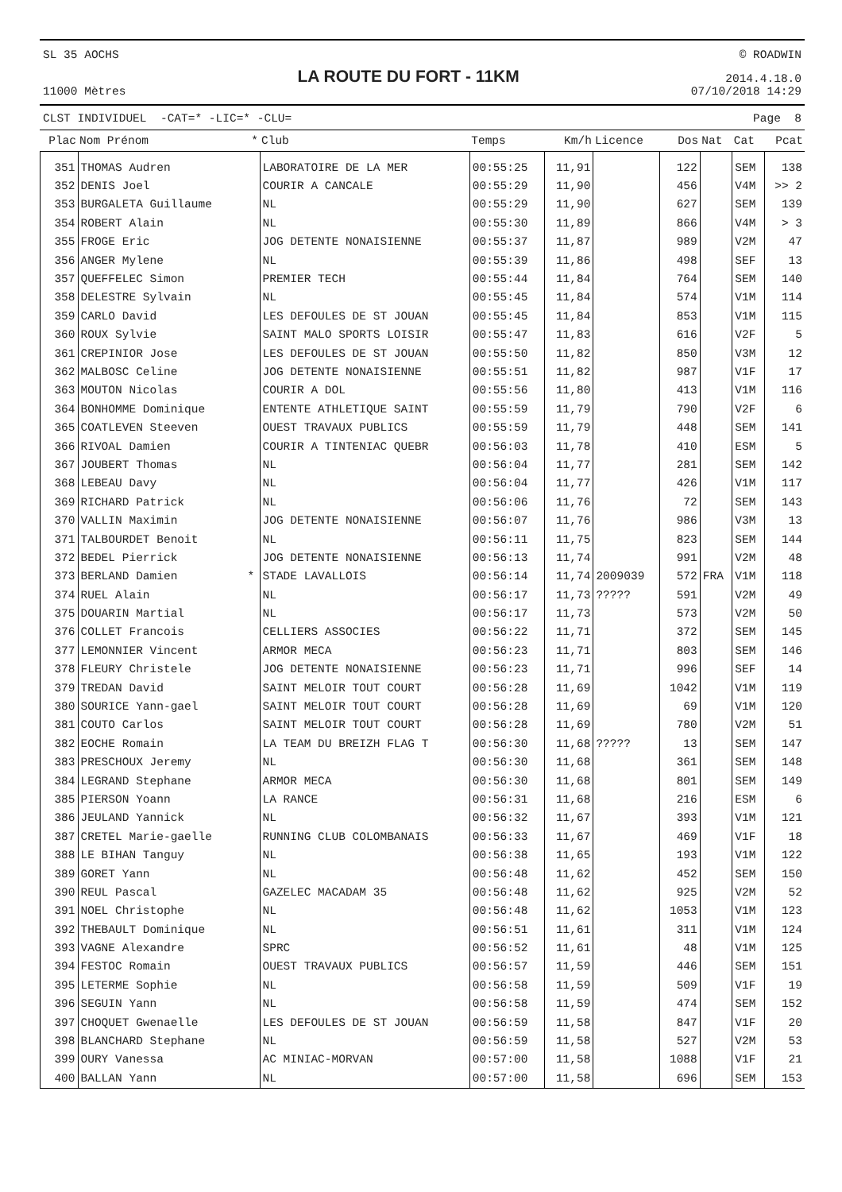SL 35 AOCHS
11000 Mètres
LA ROUTE DU FORT - 11KM
© ROADWIN
2014.4.18.0
07/10/2018 14:29
CLST INDIVIDUEL -CAT=* -LIC=* -CLU= Page 8
| Plac | Nom Prénom | * | Club | Temps | Km/h | Licence | Dos | Nat | Cat | Pcat |
| --- | --- | --- | --- | --- | --- | --- | --- | --- | --- | --- |
| 351 | THOMAS Audren | | LABORATOIRE DE LA MER | 00:55:25 | 11,91 | | 122 | | SEM | 138 |
| 352 | DENIS Joel | | COURIR A CANCALE | 00:55:29 | 11,90 | | 456 | | V4M | >> 2 |
| 353 | BURGALETA Guillaume | | NL | 00:55:29 | 11,90 | | 627 | | SEM | 139 |
| 354 | ROBERT Alain | | NL | 00:55:30 | 11,89 | | 866 | | V4M | > 3 |
| 355 | FROGE Eric | | JOG DETENTE NONAISIENNE | 00:55:37 | 11,87 | | 989 | | V2M | 47 |
| 356 | ANGER Mylene | | NL | 00:55:39 | 11,86 | | 498 | | SEF | 13 |
| 357 | QUEFFELEC Simon | | PREMIER TECH | 00:55:44 | 11,84 | | 764 | | SEM | 140 |
| 358 | DELESTRE Sylvain | | NL | 00:55:45 | 11,84 | | 574 | | V1M | 114 |
| 359 | CARLO David | | LES DEFOULES DE ST JOUAN | 00:55:45 | 11,84 | | 853 | | V1M | 115 |
| 360 | ROUX Sylvie | | SAINT MALO SPORTS LOISIR | 00:55:47 | 11,83 | | 616 | | V2F | 5 |
| 361 | CREPINIOR Jose | | LES DEFOULES DE ST JOUAN | 00:55:50 | 11,82 | | 850 | | V3M | 12 |
| 362 | MALBOSC Celine | | JOG DETENTE NONAISIENNE | 00:55:51 | 11,82 | | 987 | | V1F | 17 |
| 363 | MOUTON Nicolas | | COURIR A DOL | 00:55:56 | 11,80 | | 413 | | V1M | 116 |
| 364 | BONHOMME Dominique | | ENTENTE ATHLETIQUE SAINT | 00:55:59 | 11,79 | | 790 | | V2F | 6 |
| 365 | COATLEVEN Steeven | | OUEST TRAVAUX PUBLICS | 00:55:59 | 11,79 | | 448 | | SEM | 141 |
| 366 | RIVOAL Damien | | COURIR A TINTENIAC QUEBR | 00:56:03 | 11,78 | | 410 | | ESM | 5 |
| 367 | JOUBERT Thomas | | NL | 00:56:04 | 11,77 | | 281 | | SEM | 142 |
| 368 | LEBEAU Davy | | NL | 00:56:04 | 11,77 | | 426 | | V1M | 117 |
| 369 | RICHARD Patrick | | NL | 00:56:06 | 11,76 | | 72 | | SEM | 143 |
| 370 | VALLIN Maximin | | JOG DETENTE NONAISIENNE | 00:56:07 | 11,76 | | 986 | | V3M | 13 |
| 371 | TALBOURDET Benoit | | NL | 00:56:11 | 11,75 | | 823 | | SEM | 144 |
| 372 | BEDEL Pierrick | | JOG DETENTE NONAISIENNE | 00:56:13 | 11,74 | | 991 | | V2M | 48 |
| 373 | BERLAND Damien | * | STADE LAVALLOIS | 00:56:14 | 11,74 | 2009039 | 572 | FRA | V1M | 118 |
| 374 | RUEL Alain | | NL | 00:56:17 | 11,73 | ????? | 591 | | V2M | 49 |
| 375 | DOUARIN Martial | | NL | 00:56:17 | 11,73 | | 573 | | V2M | 50 |
| 376 | COLLET Francois | | CELLIERS ASSOCIES | 00:56:22 | 11,71 | | 372 | | SEM | 145 |
| 377 | LEMONNIER Vincent | | ARMOR MECA | 00:56:23 | 11,71 | | 803 | | SEM | 146 |
| 378 | FLEURY Christele | | JOG DETENTE NONAISIENNE | 00:56:23 | 11,71 | | 996 | | SEF | 14 |
| 379 | TREDAN David | | SAINT MELOIR TOUT COURT | 00:56:28 | 11,69 | | 1042 | | V1M | 119 |
| 380 | SOURICE Yann-gael | | SAINT MELOIR TOUT COURT | 00:56:28 | 11,69 | | 69 | | V1M | 120 |
| 381 | COUTO Carlos | | SAINT MELOIR TOUT COURT | 00:56:28 | 11,69 | | 780 | | V2M | 51 |
| 382 | EOCHE Romain | | LA TEAM DU BREIZH FLAG T | 00:56:30 | 11,68 | ????? | 13 | | SEM | 147 |
| 383 | PRESCHOUX Jeremy | | NL | 00:56:30 | 11,68 | | 361 | | SEM | 148 |
| 384 | LEGRAND Stephane | | ARMOR MECA | 00:56:30 | 11,68 | | 801 | | SEM | 149 |
| 385 | PIERSON Yoann | | LA RANCE | 00:56:31 | 11,68 | | 216 | | ESM | 6 |
| 386 | JEULAND Yannick | | NL | 00:56:32 | 11,67 | | 393 | | V1M | 121 |
| 387 | CRETEL Marie-gaelle | | RUNNING CLUB COLOMBANAIS | 00:56:33 | 11,67 | | 469 | | V1F | 18 |
| 388 | LE BIHAN Tanguy | | NL | 00:56:38 | 11,65 | | 193 | | V1M | 122 |
| 389 | GORET Yann | | NL | 00:56:48 | 11,62 | | 452 | | SEM | 150 |
| 390 | REUL Pascal | | GAZELEC MACADAM 35 | 00:56:48 | 11,62 | | 925 | | V2M | 52 |
| 391 | NOEL Christophe | | NL | 00:56:48 | 11,62 | | 1053 | | V1M | 123 |
| 392 | THEBAULT Dominique | | NL | 00:56:51 | 11,61 | | 311 | | V1M | 124 |
| 393 | VAGNE Alexandre | | SPRC | 00:56:52 | 11,61 | | 48 | | V1M | 125 |
| 394 | FESTOC Romain | | OUEST TRAVAUX PUBLICS | 00:56:57 | 11,59 | | 446 | | SEM | 151 |
| 395 | LETERME Sophie | | NL | 00:56:58 | 11,59 | | 509 | | V1F | 19 |
| 396 | SEGUIN Yann | | NL | 00:56:58 | 11,59 | | 474 | | SEM | 152 |
| 397 | CHOQUET Gwenaelle | | LES DEFOULES DE ST JOUAN | 00:56:59 | 11,58 | | 847 | | V1F | 20 |
| 398 | BLANCHARD Stephane | | NL | 00:56:59 | 11,58 | | 527 | | V2M | 53 |
| 399 | OURY Vanessa | | AC MINIAC-MORVAN | 00:57:00 | 11,58 | | 1088 | | V1F | 21 |
| 400 | BALLAN Yann | | NL | 00:57:00 | 11,58 | | 696 | | SEM | 153 |